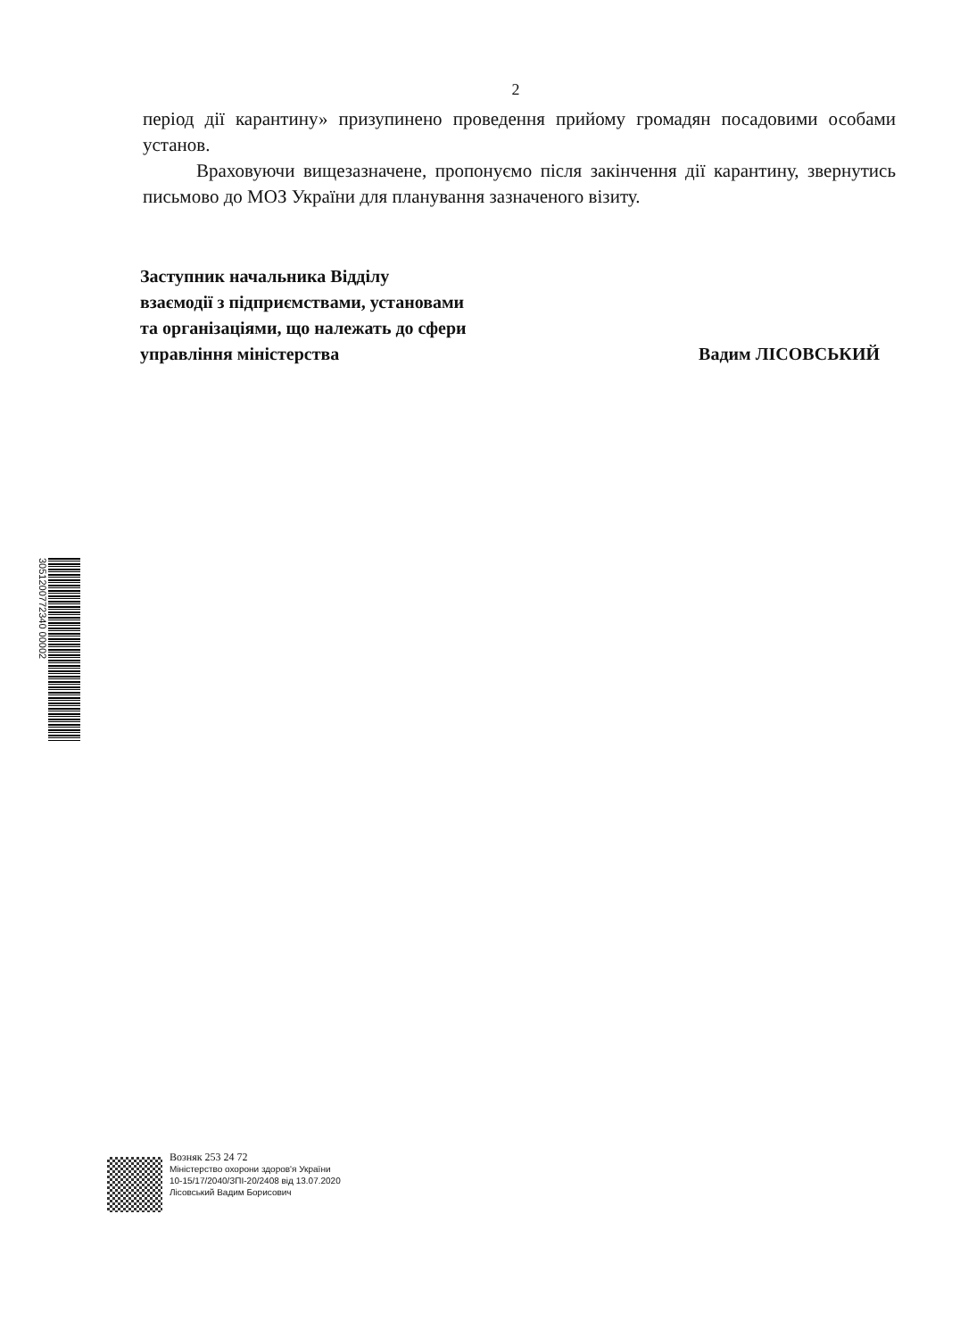2
період дії карантину» призупинено проведення прийому громадян посадовими особами установ.
Враховуючи вищезазначене, пропонуємо після закінчення дії карантину, звернутись письмово до МОЗ України для планування зазначеного візиту.
Заступник начальника Відділу
взаємодії з підприємствами, установами
та організаціями, що належать до сфери
управління міністерства
Вадим ЛІСОВСЬКИЙ
3051200772340 00002
Возняк 253 24 72
Міністерство охорони здоров'я України
10-15/17/2040/ЗПІ-20/2408 від 13.07.2020
Лісовський Вадим Борисович